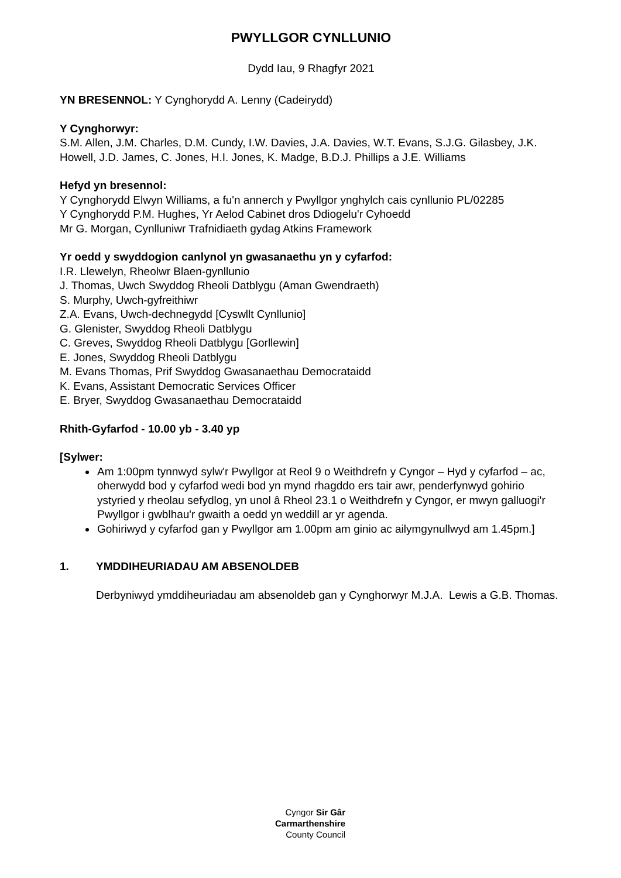PWYLLGOR CYNLLUNIO
Dydd Iau, 9 Rhagfyr 2021
YN BRESENNOL: Y Cynghorydd A. Lenny (Cadeirydd)
Y Cynghorwyr:
S.M. Allen, J.M. Charles, D.M. Cundy, I.W. Davies, J.A. Davies, W.T. Evans, S.J.G. Gilasbey, J.K. Howell, J.D. James, C. Jones, H.I. Jones, K. Madge, B.D.J. Phillips a J.E. Williams
Hefyd yn bresennol:
Y Cynghorydd Elwyn Williams, a fu'n annerch y Pwyllgor ynghylch cais cynllunio PL/02285
Y Cynghorydd P.M. Hughes, Yr Aelod Cabinet dros Ddiogelu'r Cyhoedd
Mr G. Morgan, Cynlluniwr Trafnidiaeth gydag Atkins Framework
Yr oedd y swyddogion canlynol yn gwasanaethu yn y cyfarfod:
I.R. Llewelyn, Rheolwr Blaen-gynllunio
J. Thomas, Uwch Swyddog Rheoli Datblygu (Aman Gwendraeth)
S. Murphy, Uwch-gyfreithiwr
Z.A. Evans, Uwch-dechnegydd [Cyswllt Cynllunio]
G. Glenister, Swyddog Rheoli Datblygu
C. Greves, Swyddog Rheoli Datblygu [Gorllewin]
E. Jones, Swyddog Rheoli Datblygu
M. Evans Thomas, Prif Swyddog Gwasanaethau Democrataidd
K. Evans, Assistant Democratic Services Officer
E. Bryer, Swyddog Gwasanaethau Democrataidd
Rhith-Gyfarfod - 10.00 yb - 3.40 yp
[Sylwer:
Am 1:00pm tynnwyd sylw'r Pwyllgor at Reol 9 o Weithdrefn y Cyngor – Hyd y cyfarfod – ac, oherwydd bod y cyfarfod wedi bod yn mynd rhagddo ers tair awr, penderfynwyd gohirio ystyried y rheolau sefydlog, yn unol â Rheol 23.1 o Weithdrefn y Cyngor, er mwyn galluogi'r Pwyllgor i gwblhau'r gwaith a oedd yn weddill ar yr agenda.
Gohiriwyd y cyfarfod gan y Pwyllgor am 1.00pm am ginio ac ailymgynullwyd am 1.45pm.]
1. YMDDIHEURIADAU AM ABSENOLDEB
Derbyniwyd ymddiheuriadau am absenoldeb gan y Cynghorwyr M.J.A. Lewis a G.B. Thomas.
Cyngor Sir Gâr
Carmarthenshire
County Council